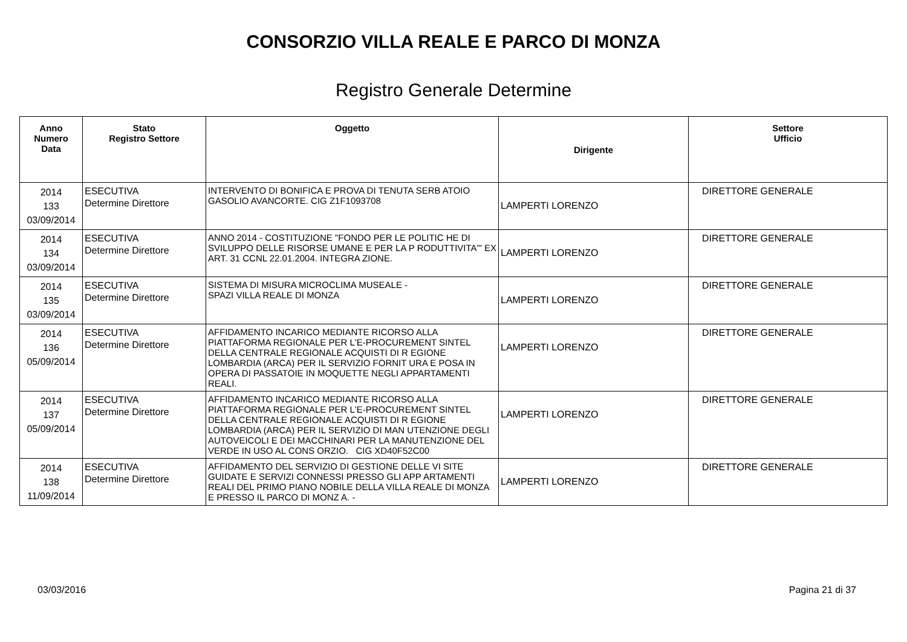CONSORZIO VILLA REALE E PARCO DI MONZA
Registro Generale Determine
| Anno Numero Data | Stato Registro Settore | Oggetto | Dirigente | Settore Ufficio |
| --- | --- | --- | --- | --- |
| 2014 133 03/09/2014 | ESECUTIVA Determine Direttore | INTERVENTO DI BONIFICA E PROVA DI TENUTA SERB ATOIO GASOLIO AVANCORTE. CIG Z1F1093708 | LAMPERTI LORENZO | DIRETTORE GENERALE |
| 2014 134 03/09/2014 | ESECUTIVA Determine Direttore | ANNO 2014 - COSTITUZIONE "FONDO PER LE POLITIC HE DI SVILUPPO DELLE RISORSE UMANE E PER LA P RODUTTIVITA'" EX ART. 31 CCNL 22.01.2004. INTEGRA ZIONE. | LAMPERTI LORENZO | DIRETTORE GENERALE |
| 2014 135 03/09/2014 | ESECUTIVA Determine Direttore | SISTEMA DI MISURA MICROCLIMA MUSEALE - SPAZI VILLA REALE DI MONZA | LAMPERTI LORENZO | DIRETTORE GENERALE |
| 2014 136 05/09/2014 | ESECUTIVA Determine Direttore | AFFIDAMENTO INCARICO MEDIANTE RICORSO ALLA PIATTAFORMA REGIONALE PER L'E-PROCUREMENT SINTEL DELLA CENTRALE REGIONALE ACQUISTI DI R EGIONE LOMBARDIA (ARCA) PER IL SERVIZIO FORNIT URA E POSA IN OPERA DI PASSATOIE IN MOQUETTE NEGLI APPARTAMENTI REALI. | LAMPERTI LORENZO | DIRETTORE GENERALE |
| 2014 137 05/09/2014 | ESECUTIVA Determine Direttore | AFFIDAMENTO INCARICO MEDIANTE RICORSO ALLA PIATTAFORMA REGIONALE PER L'E-PROCUREMENT SINTEL DELLA CENTRALE REGIONALE ACQUISTI DI R EGIONE LOMBARDIA (ARCA) PER IL SERVIZIO DI MAN UTENZIONE DEGLI AUTOVEICOLI E DEI MACCHINARI PER LA MANUTENZIONE DEL VERDE IN USO AL CONS ORZIO. CIG XD40F52C00 | LAMPERTI LORENZO | DIRETTORE GENERALE |
| 2014 138 11/09/2014 | ESECUTIVA Determine Direttore | AFFIDAMENTO DEL SERVIZIO DI GESTIONE DELLE VI SITE GUIDATE E SERVIZI CONNESSI PRESSO GLI APP ARTAMENTI REALI DEL PRIMO PIANO NOBILE DELLA VILLA REALE DI MONZA E PRESSO IL PARCO DI MONZ A. - | LAMPERTI LORENZO | DIRETTORE GENERALE |
03/03/2016 Pagina 21 di 37